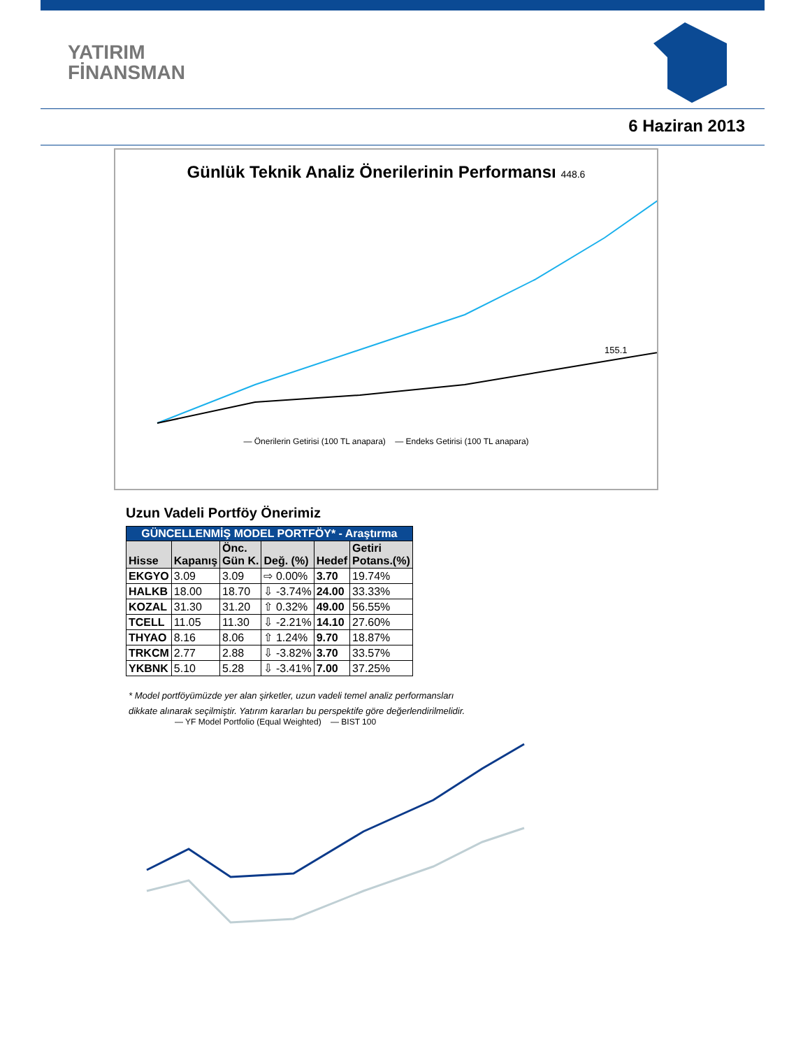YATIRIM
FİNANSMAN
6 Haziran 2013
Günlük Teknik Analiz Önerilerinin Performansı 448.6
155.1
— Önerilerin Getirisi (100 TL anapara) — Endeks Getirisi (100 TL anapara)
Uzun Vadeli Portföy Önerimiz
| GÜNCELLENMİŞ MODEL PORTFÖY* - Araştırma | | | | | |
| Hisse | Kapanış | Önc. Gün K. | Değ. (%) | Hedef | Getiri Potans.(%) |
| EKGYO | 3.09 | 3.09 | ⇨ 0.00% | 3.70 | 19.74% |
| HALKB | 18.00 | 18.70 | ⇩ -3.74% | 24.00 | 33.33% |
| KOZAL | 31.30 | 31.20 | ⇧ 0.32% | 49.00 | 56.55% |
| TCELL | 11.05 | 11.30 | ⇩ -2.21% | 14.10 | 27.60% |
| THYAO | 8.16 | 8.06 | ⇧ 1.24% | 9.70 | 18.87% |
| TRKCM | 2.77 | 2.88 | ⇩ -3.82% | 3.70 | 33.57% |
| YKBNK | 5.10 | 5.28 | ⇩ -3.41% | 7.00 | 37.25% |
* Model portföyümüzde yer alan şirketler, uzun vadeli temel analiz performansları
dikkate alınarak seçilmiştir. Yatırım kararları bu perspektife göre değerlendirilmelidir.
— YF Model Portfolio (Equal Weighted) — BIST 100